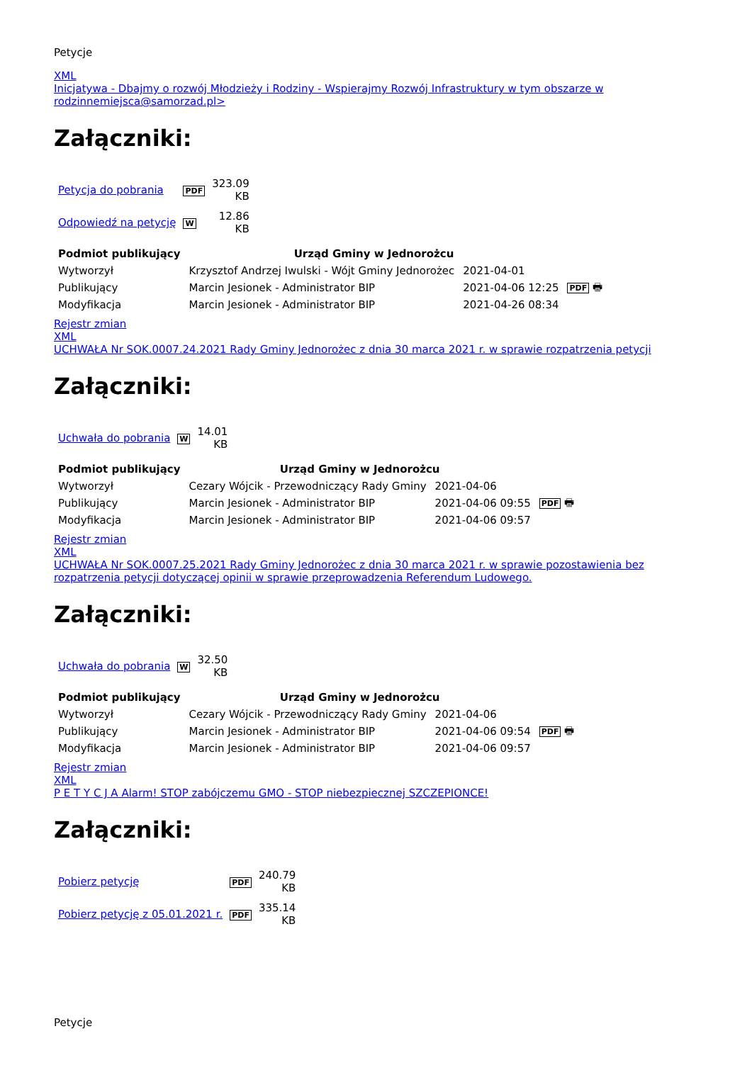Petycje
XML
Inicjatywa - Dbajmy o rozwój Młodzieży i Rodziny - Wspierajmy Rozwój Infrastruktury w tym obszarze w rodzinnemiejsca@samorzad.pl>
Załączniki:
| Petycja do pobrania | PDF | 323.09 KB |
| Odpowiedź na petycję | W | 12.86 KB |
| Podmiot publikujący | Urząd Gminy w Jednorożcu | | |
| Wytworzył | Krzysztof Andrzej Iwulski - Wójt Gminy Jednorożec | 2021-04-01 | PDF 🖶 |
| Publikujący | Marcin Jesionek - Administrator BIP | 2021-04-06 12:25 | |
| Modyfikacja | Marcin Jesionek - Administrator BIP | 2021-04-26 08:34 | |
Rejestr zmian
XML
UCHWAŁA Nr SOK.0007.24.2021 Rady Gminy Jednorożec z dnia 30 marca 2021 r. w sprawie rozpatrzenia petycji
Załączniki:
| Uchwała do pobrania | W | 14.01 KB |
| Podmiot publikujący | Urząd Gminy w Jednorożcu | | |
| Wytworzył | Cezary Wójcik - Przewodniczący Rady Gminy | 2021-04-06 | PDF 🖶 |
| Publikujący | Marcin Jesionek - Administrator BIP | 2021-04-06 09:55 | |
| Modyfikacja | Marcin Jesionek - Administrator BIP | 2021-04-06 09:57 | |
Rejestr zmian
XML
UCHWAŁA Nr SOK.0007.25.2021 Rady Gminy Jednorożec z dnia 30 marca 2021 r. w sprawie pozostawienia bez rozpatrzenia petycji dotyczącej opinii w sprawie przeprowadzenia Referendum Ludowego.
Załączniki:
| Uchwała do pobrania | W | 32.50 KB |
| Podmiot publikujący | Urząd Gminy w Jednorożcu | | |
| Wytworzył | Cezary Wójcik - Przewodniczący Rady Gminy | 2021-04-06 | PDF 🖶 |
| Publikujący | Marcin Jesionek - Administrator BIP | 2021-04-06 09:54 | |
| Modyfikacja | Marcin Jesionek - Administrator BIP | 2021-04-06 09:57 | |
Rejestr zmian
XML
P E T Y C J A Alarm! STOP zabójczemu GMO - STOP niebezpiecznej SZCZEPIONCE!
Załączniki:
| Pobierz petycję | PDF | 240.79 KB |
| Pobierz petycję z 05.01.2021 r. | PDF | 335.14 KB |
Petycje